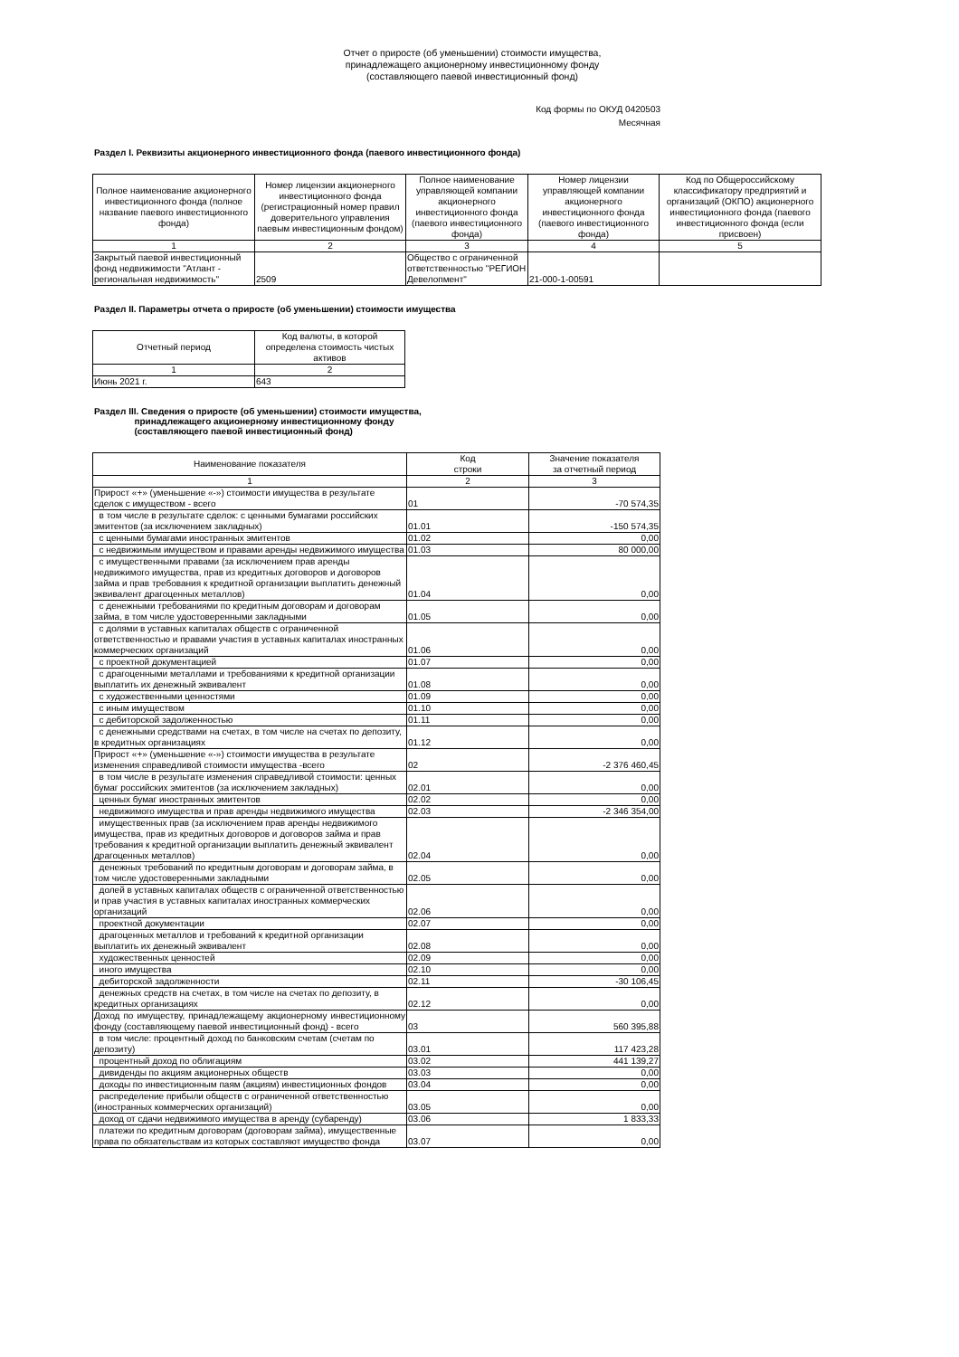Отчет о приросте (об уменьшении) стоимости имущества,
принадлежащего акционерному инвестиционному фонду
(составляющего паевой инвестиционный фонд)
Код формы по ОКУД 0420503
Месячная
Раздел I. Реквизиты акционерного инвестиционного фонда (паевого инвестиционного фонда)
| Полное наименование акционерного инвестиционного фонда (полное название паевого инвестиционного фонда) | Номер лицензии акционерного инвестиционного фонда (регистрационный номер правил доверительного управления паевым инвестиционным фондом) | Полное наименование управляющей компании акционерного инвестиционного фонда (паевого инвестиционного фонда) | Номер лицензии управляющей компании акционерного инвестиционного фонда (паевого инвестиционного фонда) | Код по Общероссийскому классификатору предприятий и организаций (ОКПО) акционерного инвестиционного фонда (паевого инвестиционного фонда (если присвоен) |
| --- | --- | --- | --- | --- |
| 1 | 2 | 3 | 4 | 5 |
| Закрытый паевой инвестиционный фонд недвижимости "Атлант - региональная недвижимость" | 2509 | Общество с ограниченной ответственностью "РЕГИОН Девелопмент" | 21-000-1-00591 | |
Раздел II. Параметры отчета о приросте (об уменьшении) стоимости имущества
| Отчетный период | Код валюты, в которой определена стоимость чистых активов |
| --- | --- |
| 1 | 2 |
| Июнь 2021 г. | 643 |
Раздел III. Сведения о приросте (об уменьшении) стоимости имущества,
принадлежащего акционерному инвестиционному фонду
(составляющего паевой инвестиционный фонд)
| Наименование показателя | Код строки | Значение показателя за отчетный период |
| --- | --- | --- |
| 1 | 2 | 3 |
| Прирост «+» (уменьшение «-») стоимости имущества в результате сделок с имуществом - всего | 01 | -70 574,35 |
| в том числе в результате сделок: с ценными бумагами российских эмитентов (за исключением закладных) | 01.01 | -150 574,35 |
| с ценными бумагами иностранных эмитентов | 01.02 | 0,00 |
| с недвижимым имуществом и правами аренды недвижимого имущества | 01.03 | 80 000,00 |
| с имущественными правами (за исключением прав аренды недвижимого имущества, прав из кредитных договоров и договоров займа и прав требования к кредитной организации выплатить денежный эквивалент драгоценных металлов) | 01.04 | 0,00 |
| с денежными требованиями по кредитным договорам и договорам займа, в том числе удостоверенными закладными | 01.05 | 0,00 |
| с долями в уставных капиталах обществ с ограниченной ответственностью и правами участия в уставных капиталах иностранных коммерческих организаций | 01.06 | 0,00 |
| с проектной документацией | 01.07 | 0,00 |
| с драгоценными металлами и требованиями к кредитной организации выплатить их денежный эквивалент | 01.08 | 0,00 |
| с художественными ценностями | 01.09 | 0,00 |
| с иным имуществом | 01.10 | 0,00 |
| с дебиторской задолженностью | 01.11 | 0,00 |
| с денежными средствами на счетах, в том числе на счетах по депозиту, в кредитных организациях | 01.12 | 0,00 |
| Прирост «+» (уменьшение «-») стоимости имущества в результате изменения справедливой стоимости имущества -всего | 02 | -2 376 460,45 |
| в том числе в результате изменения справедливой стоимости: ценных бумаг российских эмитентов (за исключением закладных) | 02.01 | 0,00 |
| ценных бумаг иностранных эмитентов | 02.02 | 0,00 |
| недвижимого имущества и прав аренды недвижимого имущества | 02.03 | -2 346 354,00 |
| имущественных прав (за исключением прав аренды недвижимого имущества, прав из кредитных договоров и договоров займа и прав требования к кредитной организации выплатить денежный эквивалент драгоценных металлов) | 02.04 | 0,00 |
| денежных требований по кредитным договорам и договорам займа, в том числе удостоверенными закладными | 02.05 | 0,00 |
| долей в уставных капиталах обществ с ограниченной ответственностью и прав участия в уставных капиталах иностранных коммерческих организаций | 02.06 | 0,00 |
| проектной документации | 02.07 | 0,00 |
| драгоценных металлов и требований к кредитной организации выплатить их денежный эквивалент | 02.08 | 0,00 |
| художественных ценностей | 02.09 | 0,00 |
| иного имущества | 02.10 | 0,00 |
| дебиторской задолженности | 02.11 | -30 106,45 |
| денежных средств на счетах, в том числе на счетах по депозиту, в кредитных организациях | 02.12 | 0,00 |
| Доход по имуществу, принадлежащему акционерному инвестиционному фонду (составляющему паевой инвестиционный фонд) - всего | 03 | 560 395,88 |
| в том числе: процентный доход по банковским счетам (счетам по депозиту) | 03.01 | 117 423,28 |
| процентный доход по облигациям | 03.02 | 441 139,27 |
| дивиденды по акциям акционерных обществ | 03.03 | 0,00 |
| доходы по инвестиционным паям (акциям) инвестиционных фондов | 03.04 | 0,00 |
| распределение прибыли обществ с ограниченной ответственностью (иностранных коммерческих организаций) | 03.05 | 0,00 |
| доход от сдачи недвижимого имущества в аренду (субаренду) | 03.06 | 1 833,33 |
| платежи по кредитным договорам (договорам займа), имущественные права по обязательствам из которых составляют имущество фонда | 03.07 | 0,00 |